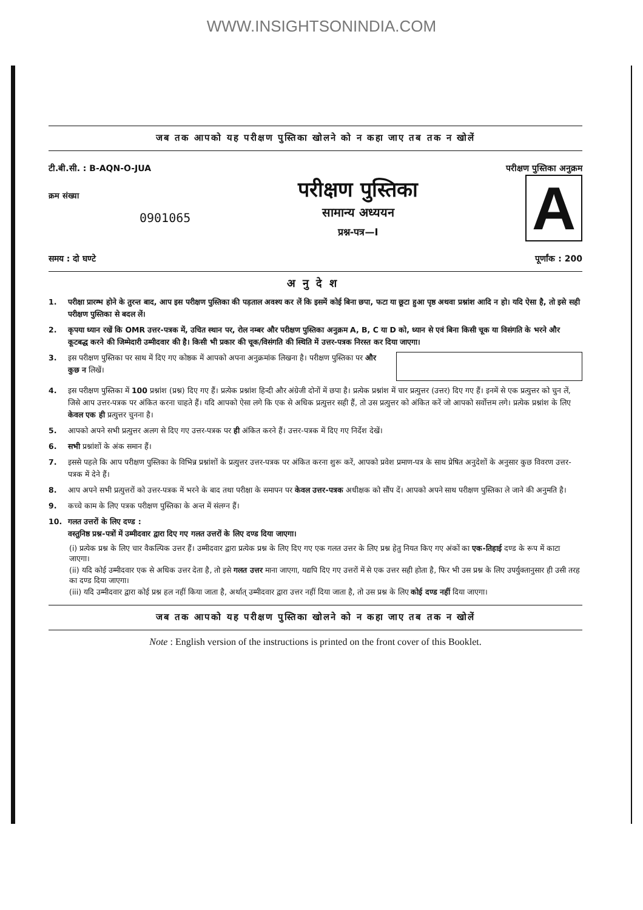WWW.INSIGHTSONINDIA.COM
जब तक आपको यह परीक्षण पुस्तिका खोलने को न कहा जाए तब तक न खोलें
टी.बी.सी. : B-AQN-O-JUA परीक्षण पुस्तिका अनुक्रम
क्रम संख्या
0901065
परीक्षण पुस्तिका
सामान्य अध्ययन
प्रश्न-पत्र—I
A
समय : दो घण्टे पूर्णांक : 200
अनुदेश
1. परीक्षा प्रारम्भ होने के तुरन्त बाद, आप इस परीक्षण पुस्तिका की पड़ताल अवश्य कर लें कि इसमें कोई बिना छपा, फटा या छूटा हुआ पृष्ठ अथवा प्रश्नांश आदि न हो। यदि ऐसा है, तो इसे सही परीक्षण पुस्तिका से बदल लें।
2. कृपया ध्यान रखें कि OMR उत्तर-पत्रक में, उचित स्थान पर, रोल नम्बर और परीक्षण पुस्तिका अनुक्रम A, B, C या D को, ध्यान से एवं बिना किसी चूक या विसंगति के भरने और कूटबद्ध करने की जिम्मेदारी उम्मीदवार की है। किसी भी प्रकार की चूक/विसंगति की स्थिति में उत्तर-पत्रक निरस्त कर दिया जाएगा।
3. इस परीक्षण पुस्तिका पर साथ में दिए गए कोष्ठक में आपको अपना अनुक्रमांक लिखना है। परीक्षण पुस्तिका पर और कुछ न लिखें।
4. इस परीक्षण पुस्तिका में 100 प्रश्नांश (प्रश्न) दिए गए हैं। प्रत्येक प्रश्नांश हिन्दी और अंग्रेजी दोनों में छपा है। प्रत्येक प्रश्नांश में चार प्रत्युत्तर (उत्तर) दिए गए हैं। इनमें से एक प्रत्युत्तर को चुन लें, जिसे आप उत्तर-पत्रक पर अंकित करना चाहते हैं। यदि आपको ऐसा लगे कि एक से अधिक प्रत्युत्तर सही हैं, तो उस प्रत्युत्तर को अंकित करें जो आपको सर्वोत्तम लगे। प्रत्येक प्रश्नांश के लिए केवल एक ही प्रत्युत्तर चुनना है।
5. आपको अपने सभी प्रत्युत्तर अलग से दिए गए उत्तर-पत्रक पर ही अंकित करने हैं। उत्तर-पत्रक में दिए गए निर्देश देखें।
6. सभी प्रश्नांशों के अंक समान हैं।
7. इससे पहले कि आप परीक्षण पुस्तिका के विभिन्न प्रश्नांशों के प्रत्युत्तर उत्तर-पत्रक पर अंकित करना शुरू करें, आपको प्रवेश प्रमाण-पत्र के साथ प्रेषित अनुदेशों के अनुसार कुछ विवरण उत्तर-पत्रक में देने हैं।
8. आप अपने सभी प्रत्युत्तरों को उत्तर-पत्रक में भरने के बाद तथा परीक्षा के समापन पर केवल उत्तर-पत्रक अधीक्षक को सौंप दें। आपको अपने साथ परीक्षण पुस्तिका ले जाने की अनुमति है।
9. कच्चे काम के लिए पत्रक परीक्षण पुस्तिका के अन्त में संलग्न हैं।
10. गलत उत्तरों के लिए दण्ड :
वस्तुनिष्ठ प्रश्न-पत्रों में उम्मीदवार द्वारा दिए गए गलत उत्तरों के लिए दण्ड दिया जाएगा।
(i) प्रत्येक प्रश्न के लिए चार वैकल्पिक उत्तर हैं। उम्मीदवार द्वारा प्रत्येक प्रश्न के लिए दिए गए एक गलत उत्तर के लिए प्रश्न हेतु नियत किए गए अंकों का एक-तिहाई दण्ड के रूप में काटा जाएगा।
(ii) यदि कोई उम्मीदवार एक से अधिक उत्तर देता है, तो इसे गलत उत्तर माना जाएगा, यद्यपि दिए गए उत्तरों में से एक उत्तर सही होता है, फिर भी उस प्रश्न के लिए उपर्युक्तानुसार ही उसी तरह का दण्ड दिया जाएगा।
(iii) यदि उम्मीदवार द्वारा कोई प्रश्न हल नहीं किया जाता है, अर्थात् उम्मीदवार द्वारा उत्तर नहीं दिया जाता है, तो उस प्रश्न के लिए कोई दण्ड नहीं दिया जाएगा।
जब तक आपको यह परीक्षण पुस्तिका खोलने को न कहा जाए तब तक न खोलें
Note : English version of the instructions is printed on the front cover of this Booklet.